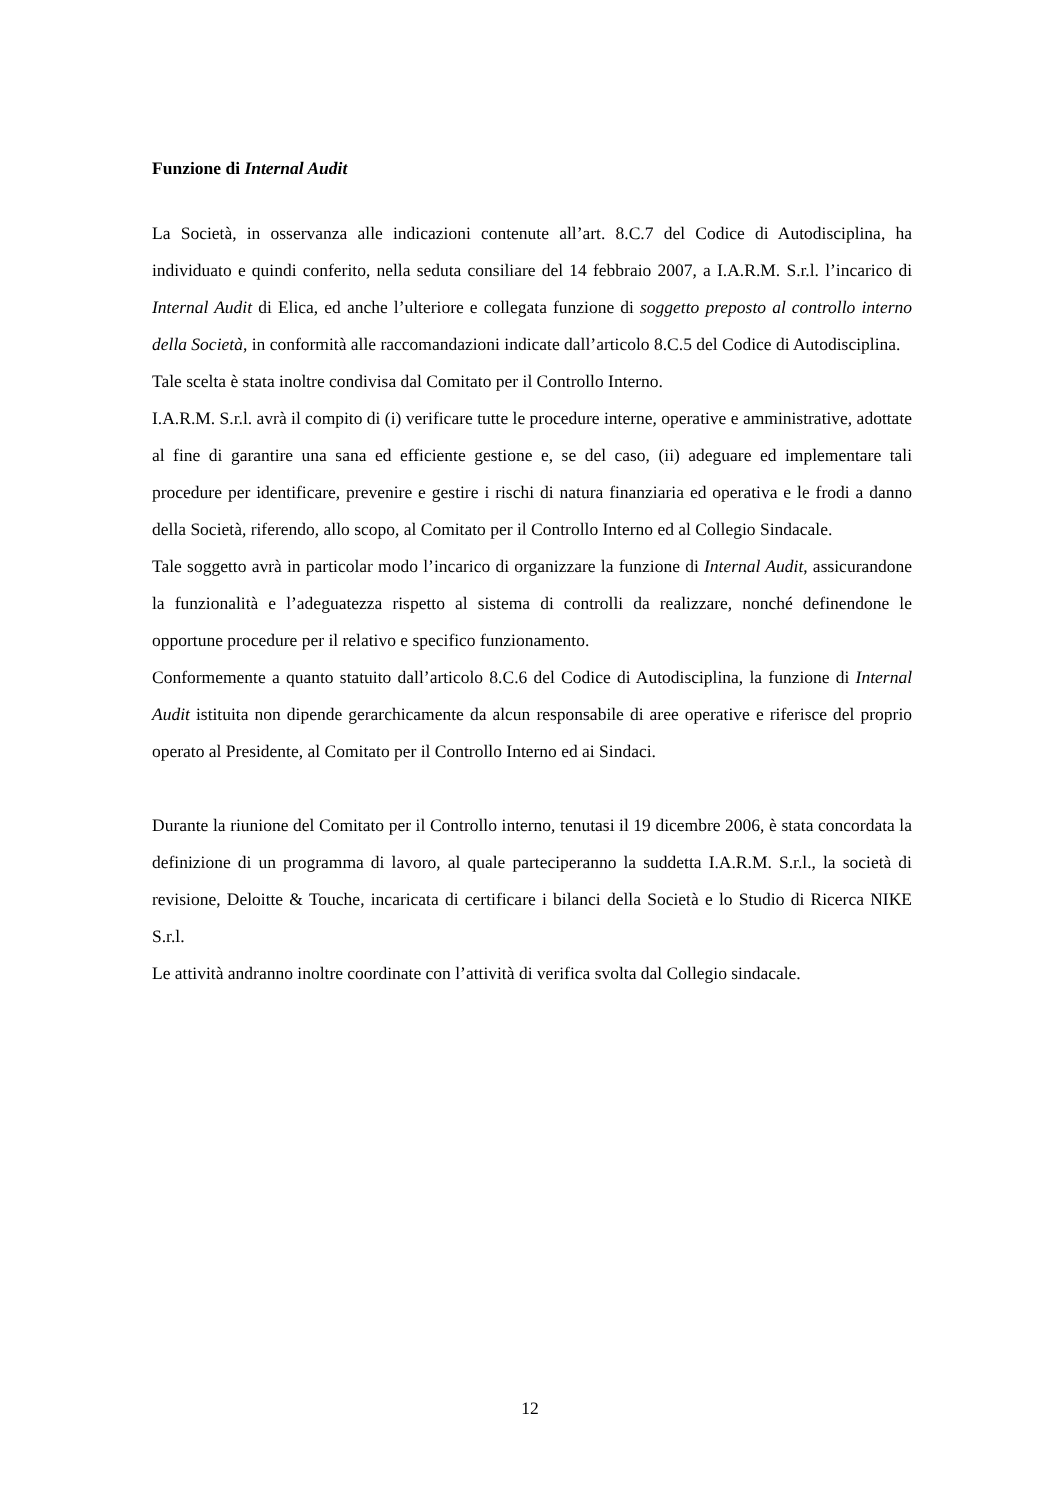Funzione di Internal Audit
La Società, in osservanza alle indicazioni contenute all’art. 8.C.7 del Codice di Autodisciplina, ha individuato e quindi conferito, nella seduta consiliare del 14 febbraio 2007, a I.A.R.M. S.r.l. l’incarico di Internal Audit di Elica, ed anche l’ulteriore e collegata funzione di soggetto preposto al controllo interno della Società, in conformità alle raccomandazioni indicate dall’articolo 8.C.5 del Codice di Autodisciplina.
Tale scelta è stata inoltre condivisa dal Comitato per il Controllo Interno.
I.A.R.M. S.r.l. avrà il compito di (i) verificare tutte le procedure interne, operative e amministrative, adottate al fine di garantire una sana ed efficiente gestione e, se del caso, (ii) adeguare ed implementare tali procedure per identificare, prevenire e gestire i rischi di natura finanziaria ed operativa e le frodi a danno della Società, riferendo, allo scopo, al Comitato per il Controllo Interno ed al Collegio Sindacale.
Tale soggetto avrà in particolar modo l’incarico di organizzare la funzione di Internal Audit, assicurandone la funzionalità e l’adeguatezza rispetto al sistema di controlli da realizzare, nonché definendone le opportune procedure per il relativo e specifico funzionamento.
Conformemente a quanto statuito dall’articolo 8.C.6 del Codice di Autodisciplina, la funzione di Internal Audit istituita non dipende gerarchicamente da alcun responsabile di aree operative e riferisce del proprio operato al Presidente, al Comitato per il Controllo Interno ed ai Sindaci.
Durante la riunione del Comitato per il Controllo interno, tenutasi il 19 dicembre 2006, è stata concordata la definizione di un programma di lavoro, al quale parteciperanno la suddetta I.A.R.M. S.r.l., la società di revisione, Deloitte & Touche, incaricata di certificare i bilanci della Società e lo Studio di Ricerca NIKE S.r.l.
Le attività andranno inoltre coordinate con l’attività di verifica svolta dal Collegio sindacale.
12